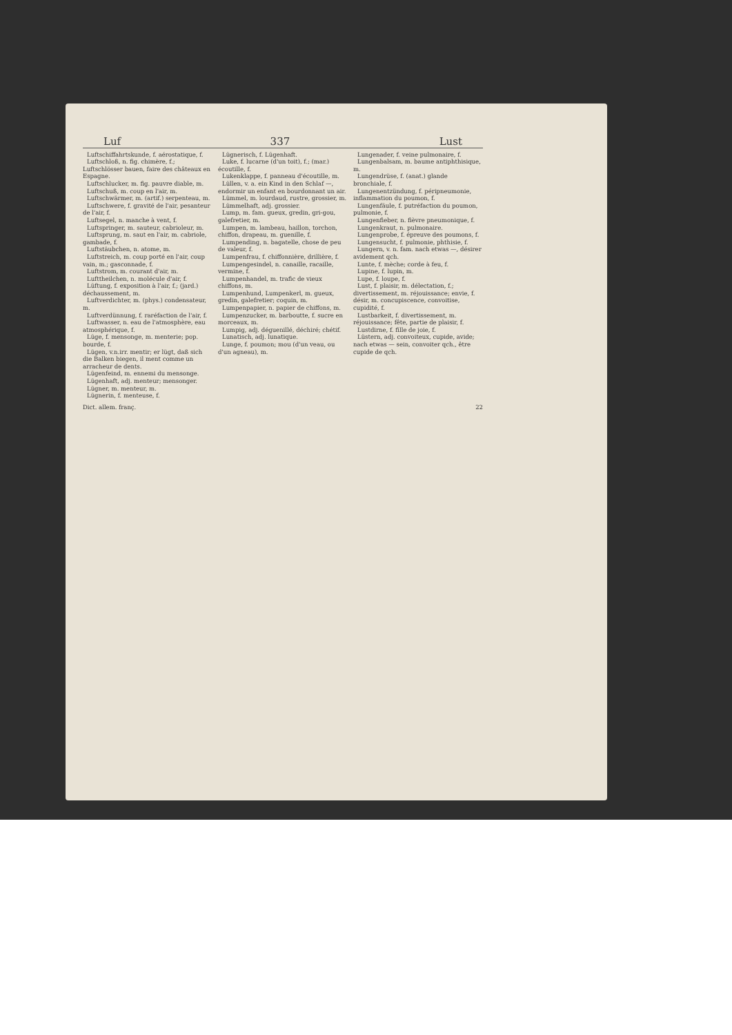Luf 337 Lust
Luftschiffahrtskunde, f. aérostatique, f.
Luftschloß, n. fig. chimère, f.; Luftschlösser bauen, faire des châteaux en Espagne.
Luftschlucker, m. fig. pauvre diable, m.
Luftschuß, m. coup en l'air, m.
Luftschwärmer, m. (artif.) serpenteau, m.
Luftschwere, f. gravité de l'air, pesanteur de l'air, f.
Luftsegel, n. manche à vent, f.
Luftspringer, m. sauteur, cabrioleur, m.
Luftsprung, m. saut en l'air, m. cabriole, gambade, f.
Luftstäubchen, n. atome, m.
Luftstreich, m. coup porté en l'air, coup vain, m.; gasconnade, f.
Luftstrom, m. courant d'air, m.
Lufttheilchen, n. molécule d'air, f.
Lüftung, f. exposition à l'air, f.; (jard.) déchaussement, m.
Luftverdichter, m. (phys.) condensateur, m.
Luftverdünnung, f. raréfaction de l'air, f.
Luftwasser, n. eau de l'atmosphère, eau atmosphérique, f.
Lüge, f. mensonge, m. menterie; pop. bourde, f.
Lügen, v.n.irr. mentir; er lügt, daß sich die Balken biegen, il ment comme un arracheur de dents.
Lügenfeind, m. ennemi du mensonge.
Lügenhaft, adj. menteur; mensonger.
Lügner, m. menteur, m.
Lügnerin, f. menteuse, f.
Lügnerisch, f. Lügenhaft.
Luke, f. lucarne (d'un toit), f.; (mar.) écoutille, f.
Lukenklappe, f. panneau d'écoutille, m.
Lüllen, v. a. ein Kind in den Schlaf —, endormir un enfant en bourdonnant un air.
Lümmel, m. lourdaud, rustre, grossier, m.
Lümmelhaft, adj. grossier.
Lump, m. fam. gueux, gredin, gri-gou, galefretier, m.
Lumpen, m. lambeau, haillon, torchon, chiffon, drapeau, m. guenille, f.
Lumpending, n. bagatelle, chose de peu de valeur, f.
Lumpenfrau, f. chiffonnière, drillière, f.
Lumpengesindel, n. canaille, racaille, vermine, f.
Lumpenhandel, m. trafic de vieux chiffons, m.
Lumpenhund, Lumpenkerl, m. gueux, gredin, galefretier; coquin, m.
Lumpenpapier, n. papier de chiffons, m.
Lumpenzucker, m. barboutte, f. sucre en morceaux, m.
Lumpig, adj. déguenillé, déchiré; chétif.
Lunatisch, adj. lunatique.
Lunge, f. poumon; mou (d'un veau, ou d'un agneau), m.
Lungenader, f. veine pulmonaire, f.
Lungenbalsam, m. baume antiphthisique, m.
Lungendrüse, f. (anat.) glande bronchiale, f.
Lungenentzündung, f. péripneumonie, inflammation du poumon, f.
Lungenfäule, f. putréfaction du poumon, pulmonie, f.
Lungenfieber, n. fièvre pneumonique, f.
Lungenkraut, n. pulmonaire.
Lungenprobe, f. épreuve des poumons, f.
Lungensucht, f. pulmonie, phthisie, f.
Lungern, v. n. fam. nach etwas —, désirer avidement qch.
Lunte, f. mèche; corde à feu, f.
Lupine, f. lupin, m.
Lupe, f. loupe, f.
Lust, f. plaisir, m. délectation, f.; divertissement, m. réjouissance; envie, f. désir, m. concupiscence, convoitise, cupidité, f.
Lustbarkeit, f. divertissement, m. réjouissance; fête, partie de plaisir, f.
Lustdirne, f. fille de joie, f.
Lüstern, adj. convoiteux, cupide, avide; nach etwas — sein, convoiter qch., être cupide de qch.
Dict. allem. franç. 22